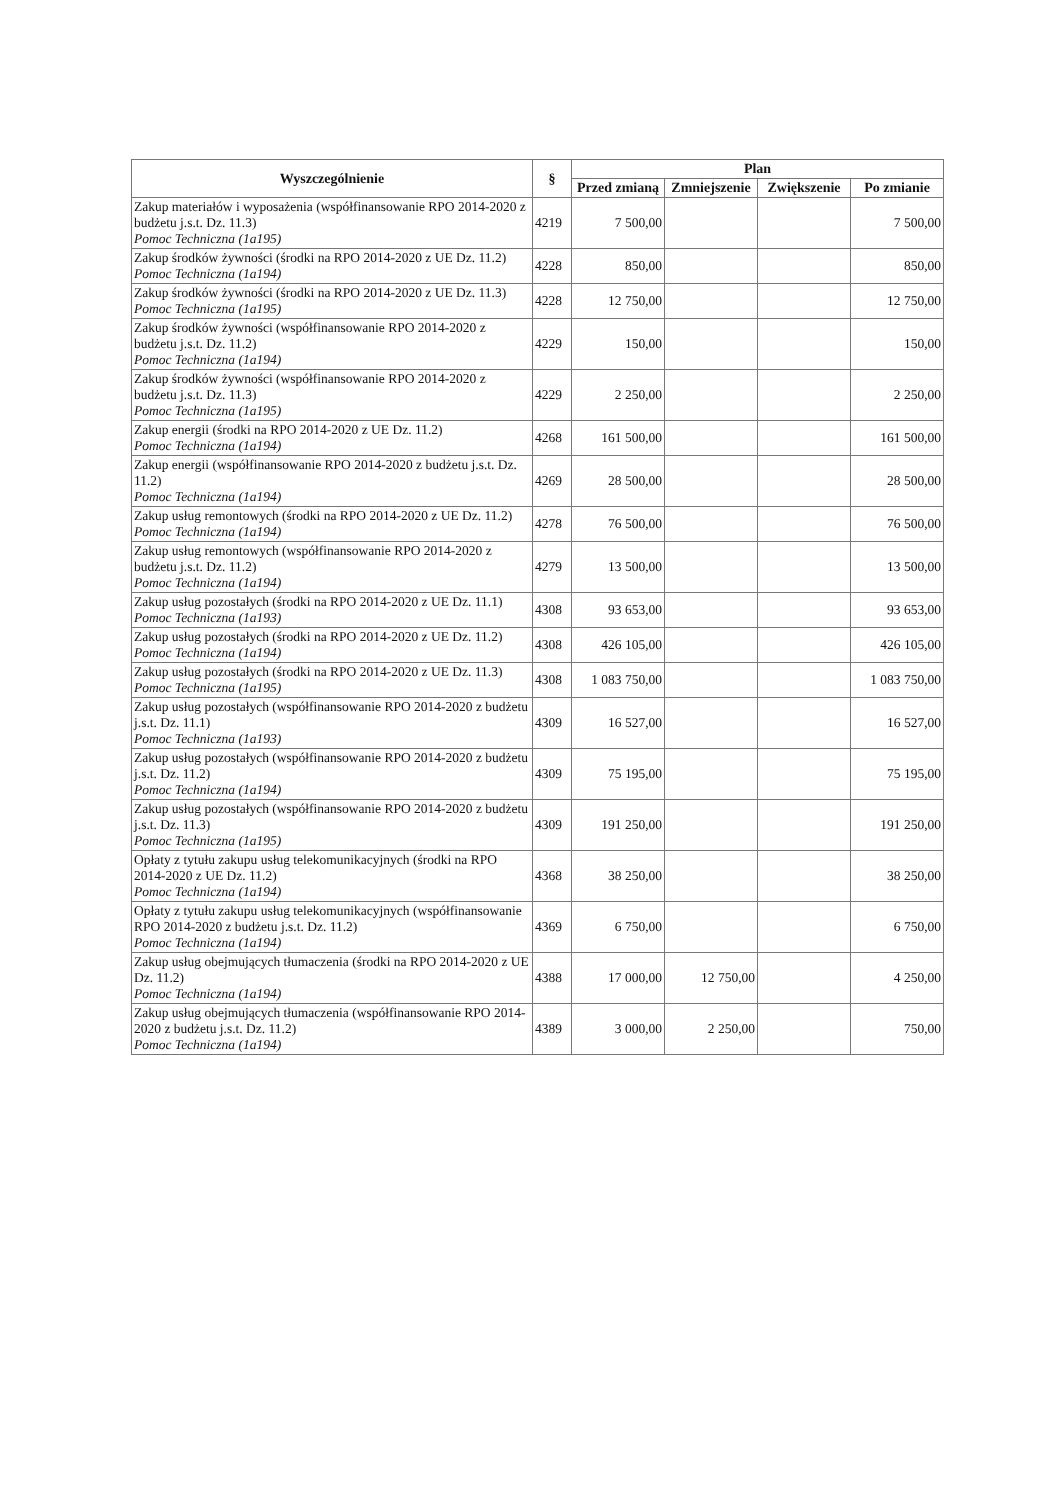| Wyszczególnienie | § | Plan | | | |
| --- | --- | --- | --- | --- | --- |
| | | Przed zmianą | Zmniejszenie | Zwiększenie | Po zmianie |
| Zakup materiałów i wyposażenia (współfinansowanie RPO 2014-2020 z budżetu j.s.t. Dz. 11.3) Pomoc Techniczna (1a195) | 4219 | 7 500,00 | | | 7 500,00 |
| Zakup środków żywności (środki na RPO 2014-2020 z UE Dz. 11.2) Pomoc Techniczna (1a194) | 4228 | 850,00 | | | 850,00 |
| Zakup środków żywności (środki na RPO 2014-2020 z UE Dz. 11.3) Pomoc Techniczna (1a195) | 4228 | 12 750,00 | | | 12 750,00 |
| Zakup środków żywności (współfinansowanie RPO 2014-2020 z budżetu j.s.t. Dz. 11.2) Pomoc Techniczna (1a194) | 4229 | 150,00 | | | 150,00 |
| Zakup środków żywności (współfinansowanie RPO 2014-2020 z budżetu j.s.t. Dz. 11.3) Pomoc Techniczna (1a195) | 4229 | 2 250,00 | | | 2 250,00 |
| Zakup energii (środki na RPO 2014-2020 z UE Dz. 11.2) Pomoc Techniczna (1a194) | 4268 | 161 500,00 | | | 161 500,00 |
| Zakup energii (współfinansowanie RPO 2014-2020 z budżetu j.s.t. Dz. 11.2) Pomoc Techniczna (1a194) | 4269 | 28 500,00 | | | 28 500,00 |
| Zakup usług remontowych (środki na RPO 2014-2020 z UE Dz. 11.2) Pomoc Techniczna (1a194) | 4278 | 76 500,00 | | | 76 500,00 |
| Zakup usług remontowych (współfinansowanie RPO 2014-2020 z budżetu j.s.t. Dz. 11.2) Pomoc Techniczna (1a194) | 4279 | 13 500,00 | | | 13 500,00 |
| Zakup usług pozostałych (środki na RPO 2014-2020 z UE Dz. 11.1) Pomoc Techniczna (1a193) | 4308 | 93 653,00 | | | 93 653,00 |
| Zakup usług pozostałych (środki na RPO 2014-2020 z UE Dz. 11.2) Pomoc Techniczna (1a194) | 4308 | 426 105,00 | | | 426 105,00 |
| Zakup usług pozostałych (środki na RPO 2014-2020 z UE Dz. 11.3) Pomoc Techniczna (1a195) | 4308 | 1 083 750,00 | | | 1 083 750,00 |
| Zakup usług pozostałych (współfinansowanie RPO 2014-2020 z budżetu j.s.t. Dz. 11.1) Pomoc Techniczna (1a193) | 4309 | 16 527,00 | | | 16 527,00 |
| Zakup usług pozostałych (współfinansowanie RPO 2014-2020 z budżetu j.s.t. Dz. 11.2) Pomoc Techniczna (1a194) | 4309 | 75 195,00 | | | 75 195,00 |
| Zakup usług pozostałych (współfinansowanie RPO 2014-2020 z budżetu j.s.t. Dz. 11.3) Pomoc Techniczna (1a195) | 4309 | 191 250,00 | | | 191 250,00 |
| Opłaty z tytułu zakupu usług telekomunikacyjnych (środki na RPO 2014-2020 z UE Dz. 11.2) Pomoc Techniczna (1a194) | 4368 | 38 250,00 | | | 38 250,00 |
| Opłaty z tytułu zakupu usług telekomunikacyjnych (współfinansowanie RPO 2014-2020 z budżetu j.s.t. Dz. 11.2) Pomoc Techniczna (1a194) | 4369 | 6 750,00 | | | 6 750,00 |
| Zakup usług obejmujących tłumaczenia (środki na RPO 2014-2020 z UE Dz. 11.2) Pomoc Techniczna (1a194) | 4388 | 17 000,00 | 12 750,00 | | 4 250,00 |
| Zakup usług obejmujących tłumaczenia (współfinansowanie RPO 2014-2020 z budżetu j.s.t. Dz. 11.2) Pomoc Techniczna (1a194) | 4389 | 3 000,00 | 2 250,00 | | 750,00 |